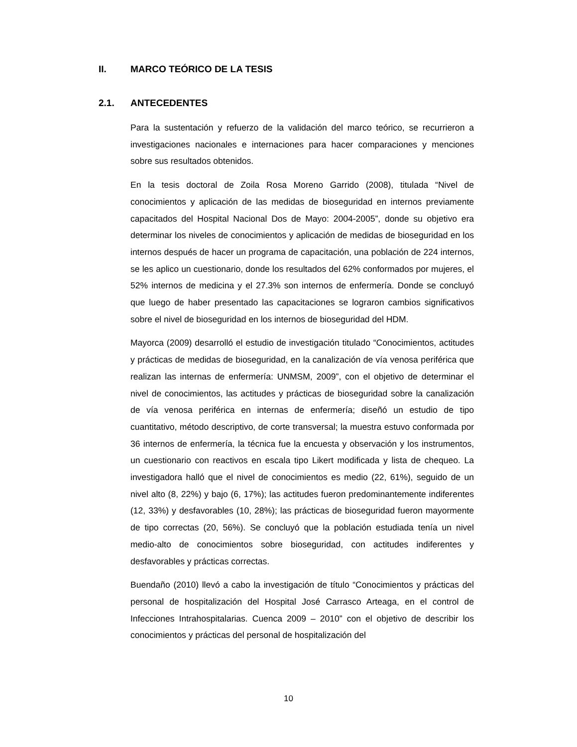II. MARCO TEÓRICO DE LA TESIS
2.1. ANTECEDENTES
Para la sustentación y refuerzo de la validación del marco teórico, se recurrieron a investigaciones nacionales e internaciones para hacer comparaciones y menciones sobre sus resultados obtenidos.
En la tesis doctoral de Zoila Rosa Moreno Garrido (2008), titulada “Nivel de conocimientos y aplicación de las medidas de bioseguridad en internos previamente capacitados del Hospital Nacional Dos de Mayo: 2004-2005”, donde su objetivo era determinar los niveles de conocimientos y aplicación de medidas de bioseguridad en los internos después de hacer un programa de capacitación, una población de 224 internos, se les aplico un cuestionario, donde los resultados del 62% conformados por mujeres, el 52% internos de medicina y el 27.3% son internos de enfermería. Donde se concluyó que luego de haber presentado las capacitaciones se lograron cambios significativos sobre el nivel de bioseguridad en los internos de bioseguridad del HDM.
Mayorca (2009) desarrolló el estudio de investigación titulado “Conocimientos, actitudes y prácticas de medidas de bioseguridad, en la canalización de vía venosa periférica que realizan las internas de enfermería: UNMSM, 2009”, con el objetivo de determinar el nivel de conocimientos, las actitudes y prácticas de bioseguridad sobre la canalización de vía venosa periférica en internas de enfermería; diseñó un estudio de tipo cuantitativo, método descriptivo, de corte transversal; la muestra estuvo conformada por 36 internos de enfermería, la técnica fue la encuesta y observación y los instrumentos, un cuestionario con reactivos en escala tipo Likert modificada y lista de chequeo. La investigadora halló que el nivel de conocimientos es medio (22, 61%), seguido de un nivel alto (8, 22%) y bajo (6, 17%); las actitudes fueron predominantemente indiferentes (12, 33%) y desfavorables (10, 28%); las prácticas de bioseguridad fueron mayormente de tipo correctas (20, 56%). Se concluyó que la población estudiada tenía un nivel medio-alto de conocimientos sobre bioseguridad, con actitudes indiferentes y desfavorables y prácticas correctas.
Buendaño (2010) llevó a cabo la investigación de título “Conocimientos y prácticas del personal de hospitalización del Hospital José Carrasco Arteaga, en el control de Infecciones Intrahospitalarias. Cuenca 2009 – 2010” con el objetivo de describir los conocimientos y prácticas del personal de hospitalización del
10